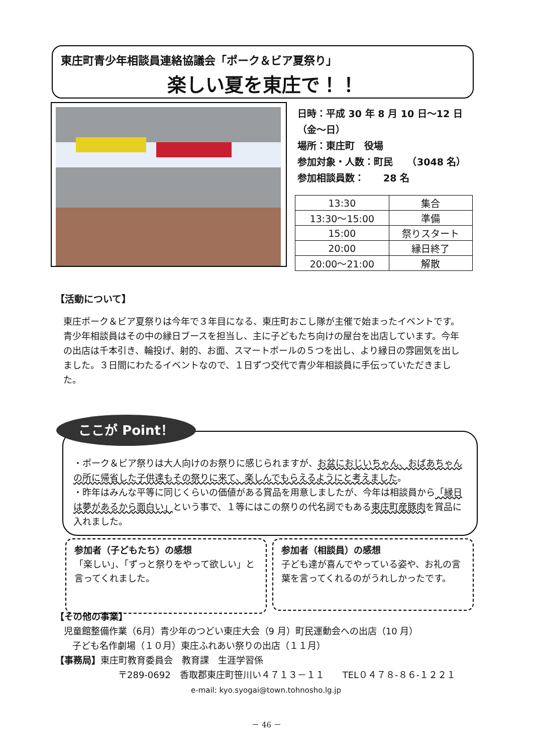東庄町青少年相談員連絡協議会「ポーク＆ビア夏祭り」
楽しい夏を東庄で！！
日時：平成 30 年 8 月 10 日～12 日
（金～日）
場所：東庄町　役場
参加対象・人数：町民　　（3048 名）
参加相談員数：　　28 名
| 13:30 | 集合 |
| 13:30～15:00 | 準備 |
| 15:00 | 祭りスタート |
| 20:00 | 縁日終了 |
| 20:00～21:00 | 解散 |
【活動について】
東庄ポーク＆ビア夏祭りは今年で３年目になる、東庄町おこし隊が主催で始まったイベントです。
青少年相談員はその中の縁日ブースを担当し、主に子どもたち向けの屋台を出店しています。今年の出店は千本引き、輪投げ、射的、お面、スマートボールの５つを出し、より縁日の雰囲気を出しました。３日間にわたるイベントなので、１日ずつ交代で青少年相談員に手伝っていただきました。
・ポーク＆ビア祭りは大人向けのお祭りに感じられますが、お盆におじいちゃん、おばあちゃんの所に帰省した子供達もその祭りに来て、楽しんでもらえるようにと考えました。
・昨年はみんな平等に同じくらいの価値がある賞品を用意しましたが、今年は相談員から「縁日は夢があるから面白い」という事で、１等にはこの祭りの代名詞でもある東庄町産豚肉を賞品に入れました。
ここが Point！
参加者（子どもたち）の感想
「楽しい」、「ずっと祭りをやって欲しい」と言ってくれました。
参加者（相談員）の感想
子ども達が喜んでやっている姿や、お礼の言葉を言ってくれるのがうれしかったです。
【その他の事業】
児童館整備作業（6月）青少年のつどい東庄大会（9 月）町民運動会への出店（10 月）
子ども名作劇場（１０月）東庄ふれあい祭りの出店（１１月）
【事務局】東庄町教育委員会　教育課　生涯学習係
〒289-0692　香取郡東庄町笹川い４７１３－１１　　TEL０４７８-８６-１２２１
e-mail: kyo.syogai@town.tohnosho.lg.jp
－ 46 －